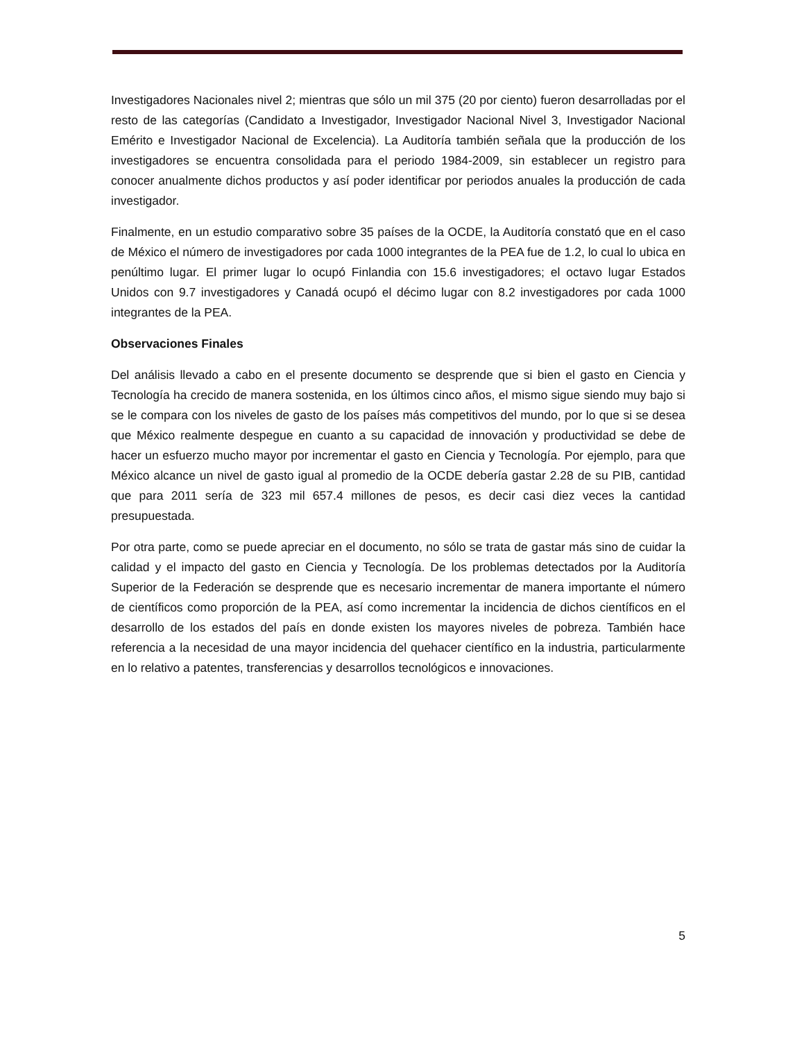Investigadores Nacionales nivel 2; mientras que sólo un mil 375 (20 por ciento) fueron desarrolladas por el resto de las categorías (Candidato a Investigador, Investigador Nacional Nivel 3, Investigador Nacional Emérito e Investigador Nacional de Excelencia). La Auditoría también señala que la producción de los investigadores se encuentra consolidada para el periodo 1984-2009, sin establecer un registro para conocer anualmente dichos productos y así poder identificar por periodos anuales la producción de cada investigador.
Finalmente, en un estudio comparativo sobre 35 países de la OCDE, la Auditoría constató que en el caso de México el número de investigadores por cada 1000 integrantes de la PEA fue de 1.2, lo cual lo ubica en penúltimo lugar. El primer lugar lo ocupó Finlandia con 15.6 investigadores; el octavo lugar Estados Unidos con 9.7 investigadores y Canadá ocupó el décimo lugar con 8.2 investigadores por cada 1000 integrantes de la PEA.
Observaciones Finales
Del análisis llevado a cabo en el presente documento se desprende que si bien el gasto en Ciencia y Tecnología ha crecido de manera sostenida, en los últimos cinco años, el mismo sigue siendo muy bajo si se le compara con los niveles de gasto de los países más competitivos del mundo, por lo que si se desea que México realmente despegue en cuanto a su capacidad de innovación y productividad se debe de hacer un esfuerzo mucho mayor por incrementar el gasto en Ciencia y Tecnología. Por ejemplo, para que México alcance un nivel de gasto igual al promedio de la OCDE debería gastar 2.28 de su PIB, cantidad que para 2011 sería de 323 mil 657.4 millones de pesos, es decir casi diez veces la cantidad presupuestada.
Por otra parte, como se puede apreciar en el documento, no sólo se trata de gastar más sino de cuidar la calidad y el impacto del gasto en Ciencia y Tecnología. De los problemas detectados por la Auditoría Superior de la Federación se desprende que es necesario incrementar de manera importante el número de científicos como proporción de la PEA, así como incrementar la incidencia de dichos científicos en el desarrollo de los estados del país en donde existen los mayores niveles de pobreza. También hace referencia a la necesidad de una mayor incidencia del quehacer científico en la industria, particularmente en lo relativo a patentes, transferencias y desarrollos tecnológicos e innovaciones.
5